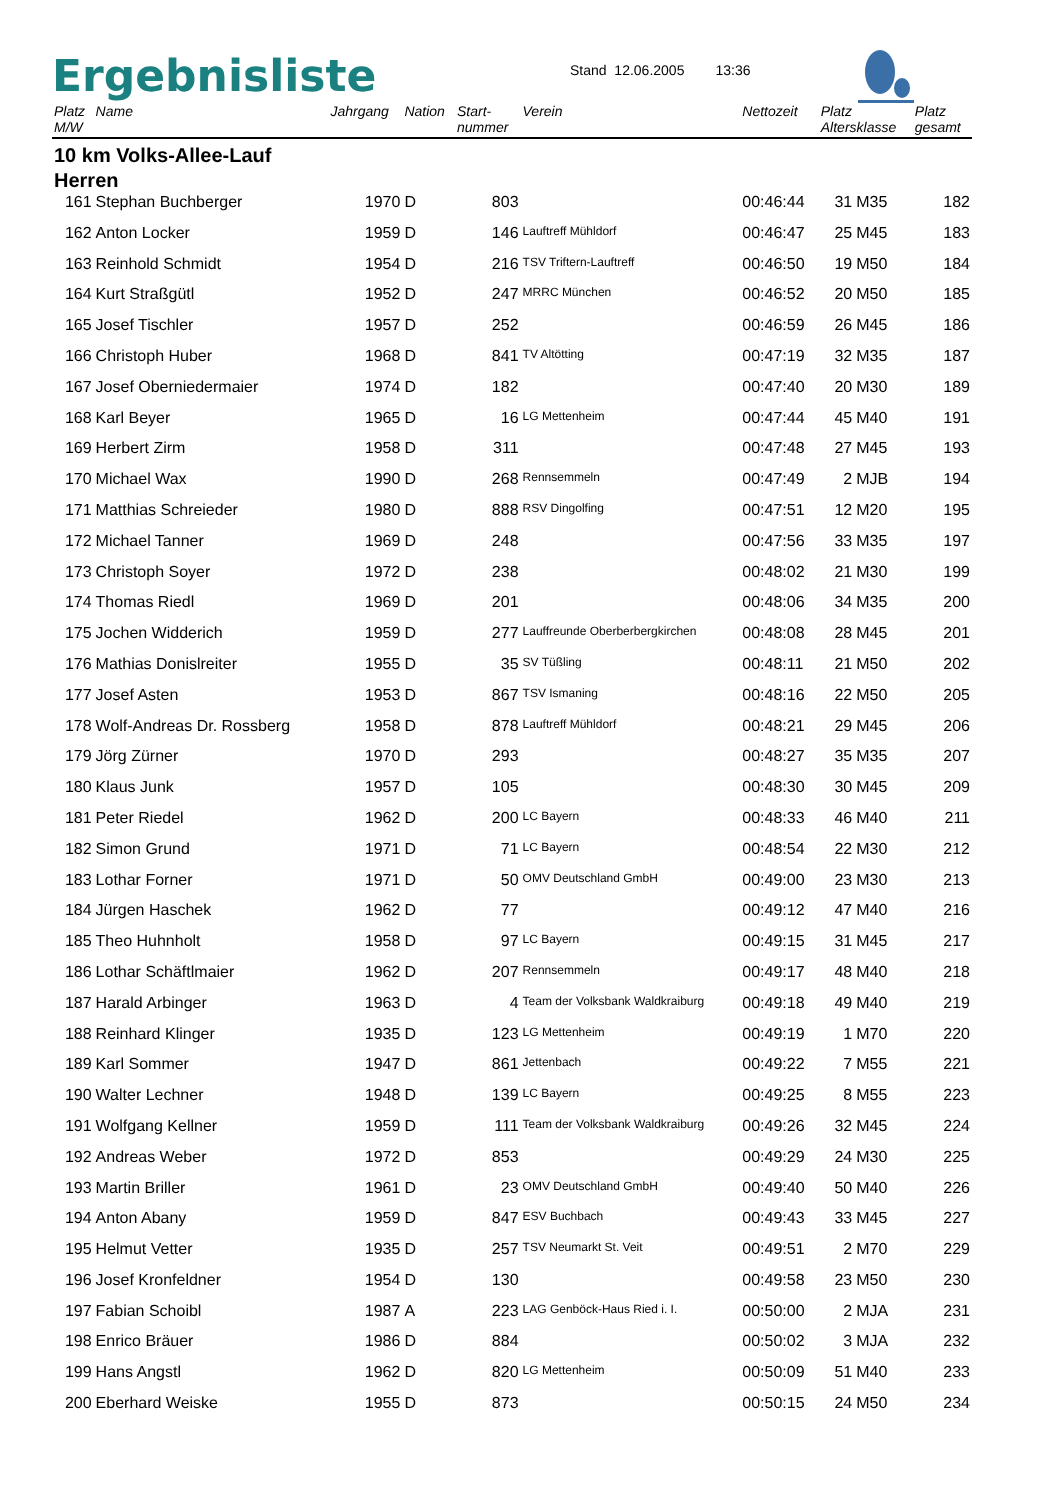Ergebnisliste
Stand 12.06.2005 13:36
| Platz M/W | Name | Jahrgang | Nation | Start- nummer | Verein | Nettozeit | Platz Altersklasse | | Platz gesamt |
| --- | --- | --- | --- | --- | --- | --- | --- | --- | --- |
| 10 km Volks-Allee-Lauf Herren | | | | | | | | | |
| 161 | Stephan Buchberger | 1970 | D | 803 | | 00:46:44 | 31 | M35 | 182 |
| 162 | Anton Locker | 1959 | D | 146 | Lauftreff Mühldorf | 00:46:47 | 25 | M45 | 183 |
| 163 | Reinhold Schmidt | 1954 | D | 216 | TSV Triftern-Lauftreff | 00:46:50 | 19 | M50 | 184 |
| 164 | Kurt Straßgütl | 1952 | D | 247 | MRRC München | 00:46:52 | 20 | M50 | 185 |
| 165 | Josef Tischler | 1957 | D | 252 | | 00:46:59 | 26 | M45 | 186 |
| 166 | Christoph Huber | 1968 | D | 841 | TV Altötting | 00:47:19 | 32 | M35 | 187 |
| 167 | Josef Oberniedermaier | 1974 | D | 182 | | 00:47:40 | 20 | M30 | 189 |
| 168 | Karl Beyer | 1965 | D | 16 | LG Mettenheim | 00:47:44 | 45 | M40 | 191 |
| 169 | Herbert Zirm | 1958 | D | 311 | | 00:47:48 | 27 | M45 | 193 |
| 170 | Michael Wax | 1990 | D | 268 | Rennsemmeln | 00:47:49 | 2 | MJB | 194 |
| 171 | Matthias Schreieder | 1980 | D | 888 | RSV Dingolfing | 00:47:51 | 12 | M20 | 195 |
| 172 | Michael Tanner | 1969 | D | 248 | | 00:47:56 | 33 | M35 | 197 |
| 173 | Christoph Soyer | 1972 | D | 238 | | 00:48:02 | 21 | M30 | 199 |
| 174 | Thomas Riedl | 1969 | D | 201 | | 00:48:06 | 34 | M35 | 200 |
| 175 | Jochen Widderich | 1959 | D | 277 | Lauffreunde Oberberbergkirchen | 00:48:08 | 28 | M45 | 201 |
| 176 | Mathias Donislreiter | 1955 | D | 35 | SV Tüßling | 00:48:11 | 21 | M50 | 202 |
| 177 | Josef Asten | 1953 | D | 867 | TSV Ismaning | 00:48:16 | 22 | M50 | 205 |
| 178 | Wolf-Andreas Dr. Rossberg | 1958 | D | 878 | Lauftreff Mühldorf | 00:48:21 | 29 | M45 | 206 |
| 179 | Jörg Zürner | 1970 | D | 293 | | 00:48:27 | 35 | M35 | 207 |
| 180 | Klaus Junk | 1957 | D | 105 | | 00:48:30 | 30 | M45 | 209 |
| 181 | Peter Riedel | 1962 | D | 200 | LC Bayern | 00:48:33 | 46 | M40 | 211 |
| 182 | Simon Grund | 1971 | D | 71 | LC Bayern | 00:48:54 | 22 | M30 | 212 |
| 183 | Lothar Forner | 1971 | D | 50 | OMV Deutschland GmbH | 00:49:00 | 23 | M30 | 213 |
| 184 | Jürgen Haschek | 1962 | D | 77 | | 00:49:12 | 47 | M40 | 216 |
| 185 | Theo Huhnholt | 1958 | D | 97 | LC Bayern | 00:49:15 | 31 | M45 | 217 |
| 186 | Lothar Schäftlmaier | 1962 | D | 207 | Rennsemmeln | 00:49:17 | 48 | M40 | 218 |
| 187 | Harald Arbinger | 1963 | D | 4 | Team der Volksbank Waldkraiburg | 00:49:18 | 49 | M40 | 219 |
| 188 | Reinhard Klinger | 1935 | D | 123 | LG Mettenheim | 00:49:19 | 1 | M70 | 220 |
| 189 | Karl Sommer | 1947 | D | 861 | Jettenbach | 00:49:22 | 7 | M55 | 221 |
| 190 | Walter Lechner | 1948 | D | 139 | LC Bayern | 00:49:25 | 8 | M55 | 223 |
| 191 | Wolfgang Kellner | 1959 | D | 111 | Team der Volksbank Waldkraiburg | 00:49:26 | 32 | M45 | 224 |
| 192 | Andreas Weber | 1972 | D | 853 | | 00:49:29 | 24 | M30 | 225 |
| 193 | Martin Briller | 1961 | D | 23 | OMV Deutschland GmbH | 00:49:40 | 50 | M40 | 226 |
| 194 | Anton Abany | 1959 | D | 847 | ESV Buchbach | 00:49:43 | 33 | M45 | 227 |
| 195 | Helmut Vetter | 1935 | D | 257 | TSV Neumarkt St. Veit | 00:49:51 | 2 | M70 | 229 |
| 196 | Josef Kronfeldner | 1954 | D | 130 | | 00:49:58 | 23 | M50 | 230 |
| 197 | Fabian Schoibl | 1987 | A | 223 | LAG Genböck-Haus Ried i. I. | 00:50:00 | 2 | MJA | 231 |
| 198 | Enrico Bräuer | 1986 | D | 884 | | 00:50:02 | 3 | MJA | 232 |
| 199 | Hans Angstl | 1962 | D | 820 | LG Mettenheim | 00:50:09 | 51 | M40 | 233 |
| 200 | Eberhard Weiske | 1955 | D | 873 | | 00:50:15 | 24 | M50 | 234 |